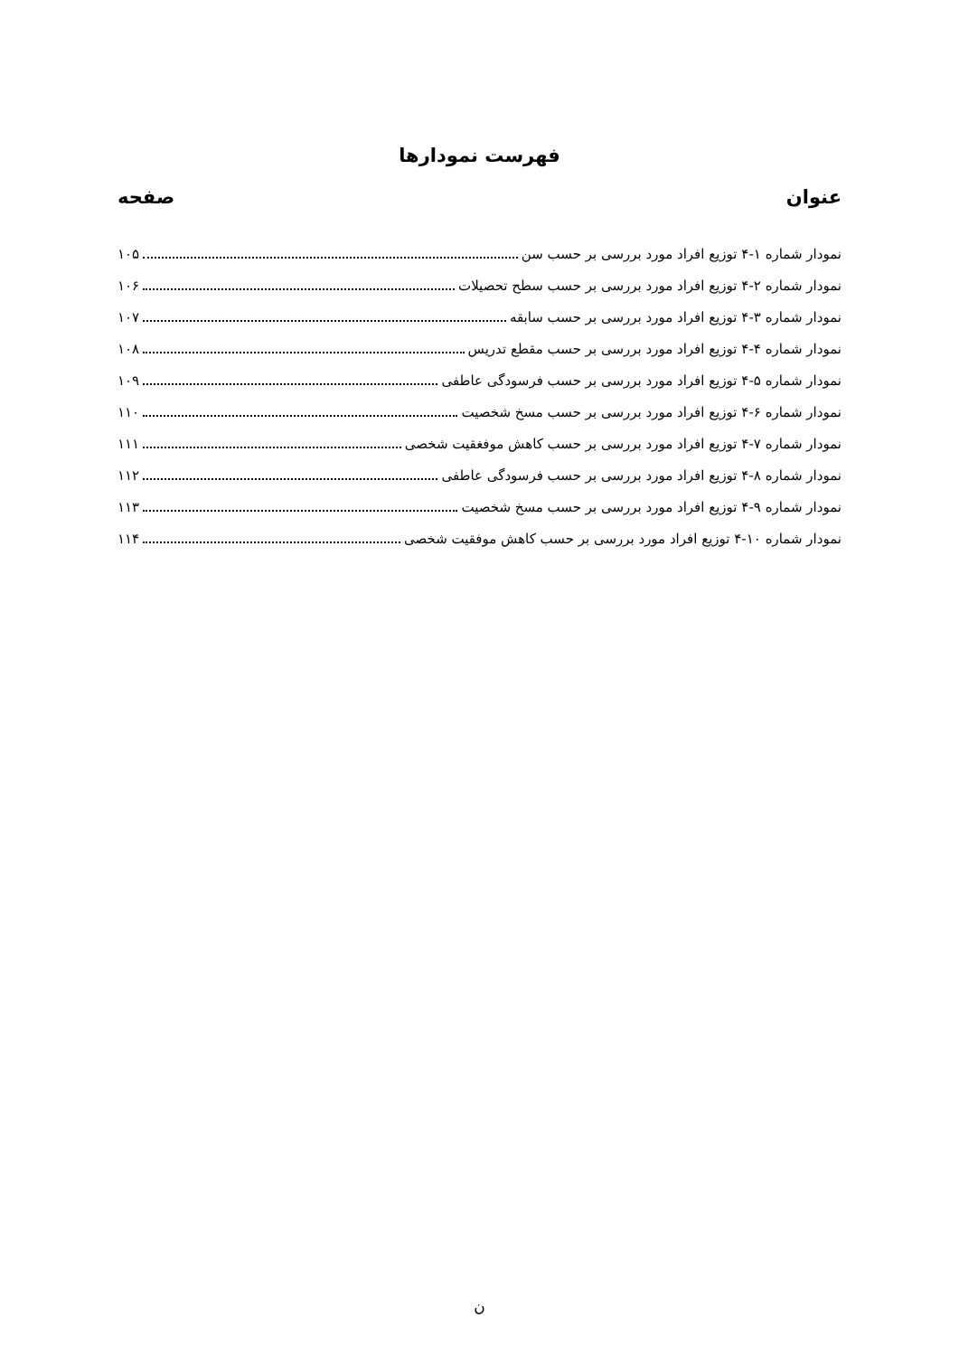فهرست نمودارها
عنوان صفحه
نمودار شماره ۱-۴ توزیع افراد مورد بررسی بر حسب سن ۱۰۵
نمودار شماره ۲-۴ توزیع افراد مورد بررسی بر حسب سطح تحصیلات ۱۰۶
نمودار شماره ۳-۴ توزیع افراد مورد بررسی بر حسب سابقه ۱۰۷
نمودار شماره ۴-۴ توزیع افراد مورد بررسی بر حسب مقطع تدریس ۱۰۸
نمودار شماره ۵-۴ توزیع افراد مورد بررسی بر حسب فرسودگی عاطفی ۱۰۹
نمودار شماره ۶-۴ توزیع افراد مورد بررسی بر حسب مسخ شخصیت ۱۱۰
نمودار شماره ۷-۴ توزیع افراد مورد بررسی بر حسب کاهش موفغقیت شخصی ۱۱۱
نمودار شماره ۸-۴ توزیع افراد مورد بررسی بر حسب فرسودگی عاطفی ۱۱۲
نمودار شماره ۹-۴ توزیع افراد مورد بررسی بر حسب مسخ شخصیت ۱۱۳
نمودار شماره ۱۰-۴ توزیع افراد مورد بررسی بر حسب کاهش موفقیت شخصی ۱۱۴
ن